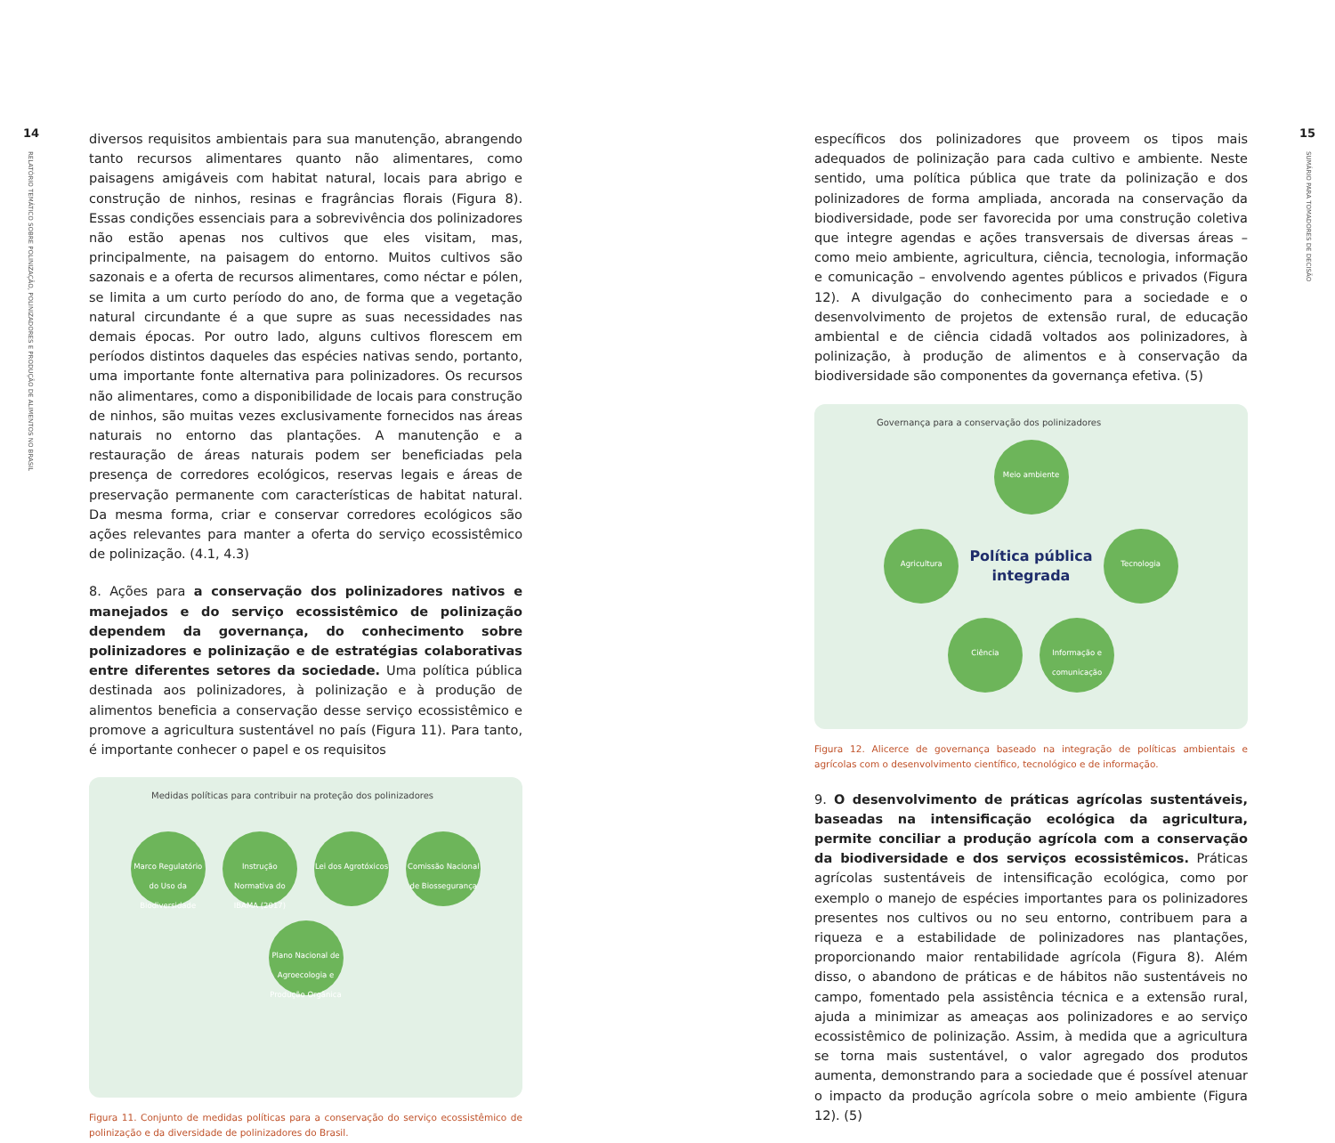14
RELATÓRIO TEMÁTICO SOBRE POLINIZAÇÃO, POLINIZADORES E PRODUÇÃO DE ALIMENTOS NO BRASIL
diversos requisitos ambientais para sua manutenção, abrangendo tanto recursos alimentares quanto não alimentares, como paisagens amigáveis com habitat natural, locais para abrigo e construção de ninhos, resinas e fragrâncias florais (Figura 8). Essas condições essenciais para a sobrevivência dos polinizadores não estão apenas nos cultivos que eles visitam, mas, principalmente, na paisagem do entorno. Muitos cultivos são sazonais e a oferta de recursos alimentares, como néctar e pólen, se limita a um curto período do ano, de forma que a vegetação natural circundante é a que supre as suas necessidades nas demais épocas. Por outro lado, alguns cultivos florescem em períodos distintos daqueles das espécies nativas sendo, portanto, uma importante fonte alternativa para polinizadores. Os recursos não alimentares, como a disponibilidade de locais para construção de ninhos, são muitas vezes exclusivamente fornecidos nas áreas naturais no entorno das plantações. A manutenção e a restauração de áreas naturais podem ser beneficiadas pela presença de corredores ecológicos, reservas legais e áreas de preservação permanente com características de habitat natural. Da mesma forma, criar e conservar corredores ecológicos são ações relevantes para manter a oferta do serviço ecossistêmico de polinização. (4.1, 4.3)
8. Ações para a conservação dos polinizadores nativos e manejados e do serviço ecossistêmico de polinização dependem da governança, do conhecimento sobre polinizadores e polinização e de estratégias colaborativas entre diferentes setores da sociedade. Uma política pública destinada aos polinizadores, à polinização e à produção de alimentos beneficia a conservação desse serviço ecossistêmico e promove a agricultura sustentável no país (Figura 11). Para tanto, é importante conhecer o papel e os requisitos
Medidas políticas para contribuir na proteção dos polinizadores
Marco Regulatório do Uso da Biodiversidade Instrução Normativa do IBAMA (2017) Lei dos Agrotóxicos Comissão Nacional de Biossegurança Plano Nacional de Agroecologia e Produção Orgânica
Figura 11. Conjunto de medidas políticas para a conservação do serviço ecossistêmico de polinização e da diversidade de polinizadores do Brasil.
específicos dos polinizadores que proveem os tipos mais adequados de polinização para cada cultivo e ambiente. Neste sentido, uma política pública que trate da polinização e dos polinizadores de forma ampliada, ancorada na conservação da biodiversidade, pode ser favorecida por uma construção coletiva que integre agendas e ações transversais de diversas áreas – como meio ambiente, agricultura, ciência, tecnologia, informação e comunicação – envolvendo agentes públicos e privados (Figura 12). A divulgação do conhecimento para a sociedade e o desenvolvimento de projetos de extensão rural, de educação ambiental e de ciência cidadã voltados aos polinizadores, à polinização, à produção de alimentos e à conservação da biodiversidade são componentes da governança efetiva. (5)
Governança para a conservação dos polinizadores
Meio ambiente
Agricultura Política pública integrada Tecnologia
Ciência Informação e comunicação
Figura 12. Alicerce de governança baseado na integração de políticas ambientais e agrícolas com o desenvolvimento científico, tecnológico e de informação.
9. O desenvolvimento de práticas agrícolas sustentáveis, baseadas na intensificação ecológica da agricultura, permite conciliar a produção agrícola com a conservação da biodiversidade e dos serviços ecossistêmicos. Práticas agrícolas sustentáveis de intensificação ecológica, como por exemplo o manejo de espécies importantes para os polinizadores presentes nos cultivos ou no seu entorno, contribuem para a riqueza e a estabilidade de polinizadores nas plantações, proporcionando maior rentabilidade agrícola (Figura 8). Além disso, o abandono de práticas e de hábitos não sustentáveis no campo, fomentado pela assistência técnica e a extensão rural, ajuda a minimizar as ameaças aos polinizadores e ao serviço ecossistêmico de polinização. Assim, à medida que a agricultura se torna mais sustentável, o valor agregado dos produtos aumenta, demonstrando para a sociedade que é possível atenuar o impacto da produção agrícola sobre o meio ambiente (Figura 12). (5)
15
SUMÁRIO PARA TOMADORES DE DECISÃO